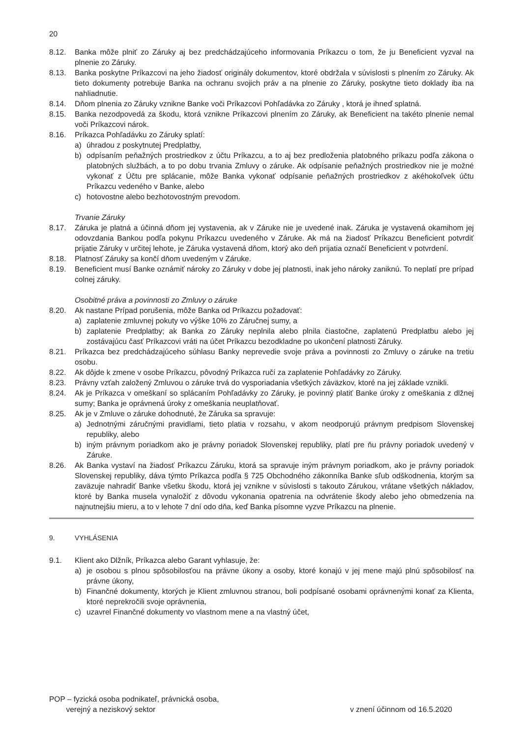20
8.12. Banka môže plniť zo Záruky aj bez predchádzajúceho informovania Príkazcu o tom, že ju Beneficient vyzval na plnenie zo Záruky.
8.13. Banka poskytne Príkazcovi na jeho žiadosť originály dokumentov, ktoré obdržala v súvislosti s plnením zo Záruky. Ak tieto dokumenty potrebuje Banka na ochranu svojich práv a na plnenie zo Záruky, poskytne tieto doklady iba na nahliadnutie.
8.14. Dňom plnenia zo Záruky vznikne Banke voči Príkazcovi Pohľadávka zo Záruky , ktorá je ihneď splatná.
8.15. Banka nezodpovedá za škodu, ktorá vznikne Príkazcovi plnením zo Záruky, ak Beneficient na takéto plnenie nemal voči Príkazcovi nárok.
8.16. Príkazca Pohľadávku zo Záruky splatí:
a) úhradou z poskytnutej Predplatby,
b) odpísaním peňažných prostriedkov z účtu Príkazcu, a to aj bez predloženia platobného príkazu podľa zákona o platobných službách, a to po dobu trvania Zmluvy o záruke. Ak odpísanie peňažných prostriedkov nie je možné vykonať z Účtu pre splácanie, môže Banka vykonať odpísanie peňažných prostriedkov z akéhokoľvek účtu Príkazcu vedeného v Banke, alebo
c) hotovostne alebo bezhotovostným prevodom.
Trvanie Záruky
8.17. Záruka je platná a účinná dňom jej vystavenia, ak v Záruke nie je uvedené inak. Záruka je vystavená okamihom jej odovzdania Bankou podľa pokynu Príkazcu uvedeného v Záruke. Ak má na žiadosť Príkazcu Beneficient potvrdiť prijatie Záruky v určitej lehote, je Záruka vystavená dňom, ktorý ako deň prijatia označí Beneficient v potvrdení.
8.18. Platnosť Záruky sa končí dňom uvedeným v Záruke.
8.19. Beneficient musí Banke oznámiť nároky zo Záruky v dobe jej platnosti, inak jeho nároky zaniknú. To neplatí pre prípad colnej záruky.
Osobitné práva a povinnosti zo Zmluvy o záruke
8.20. Ak nastane Prípad porušenia, môže Banka od Príkazcu požadovať:
a) zaplatenie zmluvnej pokuty vo výške 10% zo Záručnej sumy, a
b) zaplatenie Predplatby; ak Banka zo Záruky neplnila alebo plnila čiastočne, zaplatenú Predplatbu alebo jej zostávajúcu časť Príkazcovi vráti na účet Príkazcu bezodkladne po ukončení platnosti Záruky.
8.21. Príkazca bez predchádzajúceho súhlasu Banky neprevedie svoje práva a povinnosti zo Zmluvy o záruke na tretiu osobu.
8.22. Ak dôjde k zmene v osobe Príkazcu, pôvodný Príkazca ručí za zaplatenie Pohľadávky zo Záruky.
8.23. Právny vzťah založený Zmluvou o záruke trvá do vysporiadania všetkých záväzkov, ktoré na jej základe vznikli.
8.24. Ak je Príkazca v omeškaní so splácaním Pohľadávky zo Záruky, je povinný platiť Banke úroky z omeškania z dlžnej sumy; Banka je oprávnená úroky z omeškania neuplatňovať.
8.25. Ak je v Zmluve o záruke dohodnuté, že Záruka sa spravuje:
a) Jednotnými záručnými pravidlami, tieto platia v rozsahu, v akom neodporujú právnym predpisom Slovenskej republiky, alebo
b) iným právnym poriadkom ako je právny poriadok Slovenskej republiky, platí pre ňu právny poriadok uvedený v Záruke.
8.26. Ak Banka vystaví na žiadosť Príkazcu Záruku, ktorá sa spravuje iným právnym poriadkom, ako je právny poriadok Slovenskej republiky, dáva týmto Príkazca podľa § 725 Obchodného zákonníka Banke sľub odškodnenia, ktorým sa zaväzuje nahradiť Banke všetku škodu, ktorá jej vznikne v súvislosti s takouto Zárukou, vrátane všetkých nákladov, ktoré by Banka musela vynaložiť z dôvodu vykonania opatrenia na odvrátenie škody alebo jeho obmedzenia na najnutnejšiu mieru, a to v lehote 7 dní odo dňa, keď Banka písomne vyzve Príkazcu na plnenie.
9. VYHLÁSENIA
9.1. Klient ako Dlžník, Príkazca alebo Garant vyhlasuje, že:
a) je osobou s plnou spôsobilosťou na právne úkony a osoby, ktoré konajú v jej mene majú plnú spôsobilosť na právne úkony,
b) Finančné dokumenty, ktorých je Klient zmluvnou stranou, boli podpísané osobami oprávnenými konať za Klienta, ktoré neprekročili svoje oprávnenia,
c) uzavrel Finančné dokumenty vo vlastnom mene a na vlastný účet,
POP – fyzická osoba podnikateľ, právnická osoba,
verejný a neziskový sektor
v znení účinnom od 16.5.2020